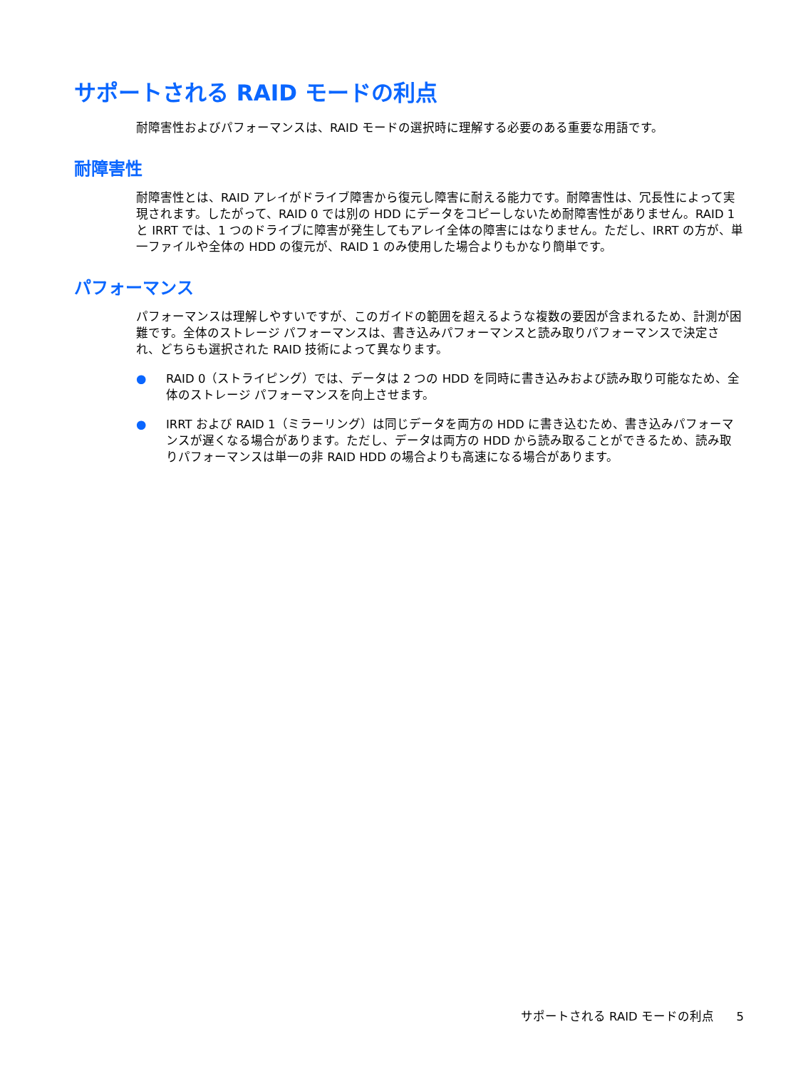サポートされる RAID モードの利点
耐障害性およびパフォーマンスは、RAID モードの選択時に理解する必要のある重要な用語です。
耐障害性
耐障害性とは、RAID アレイがドライブ障害から復元し障害に耐える能力です。耐障害性は、冗長性によって実現されます。したがって、RAID 0 では別の HDD にデータをコピーしないため耐障害性がありません。RAID 1 と IRRT では、1 つのドライブに障害が発生してもアレイ全体の障害にはなりません。ただし、IRRT の方が、単一ファイルや全体の HDD の復元が、RAID 1 のみ使用した場合よりもかなり簡単です。
パフォーマンス
パフォーマンスは理解しやすいですが、このガイドの範囲を超えるような複数の要因が含まれるため、計測が困難です。全体のストレージ パフォーマンスは、書き込みパフォーマンスと読み取りパフォーマンスで決定され、どちらも選択された RAID 技術によって異なります。
● RAID 0（ストライピング）では、データは 2 つの HDD を同時に書き込みおよび読み取り可能なため、全体のストレージ パフォーマンスを向上させます。
● IRRT および RAID 1（ミラーリング）は同じデータを両方の HDD に書き込むため、書き込みパフォーマンスが遅くなる場合があります。ただし、データは両方の HDD から読み取ることができるため、読み取りパフォーマンスは単一の非 RAID HDD の場合よりも高速になる場合があります。
サポートされる RAID モードの利点 5